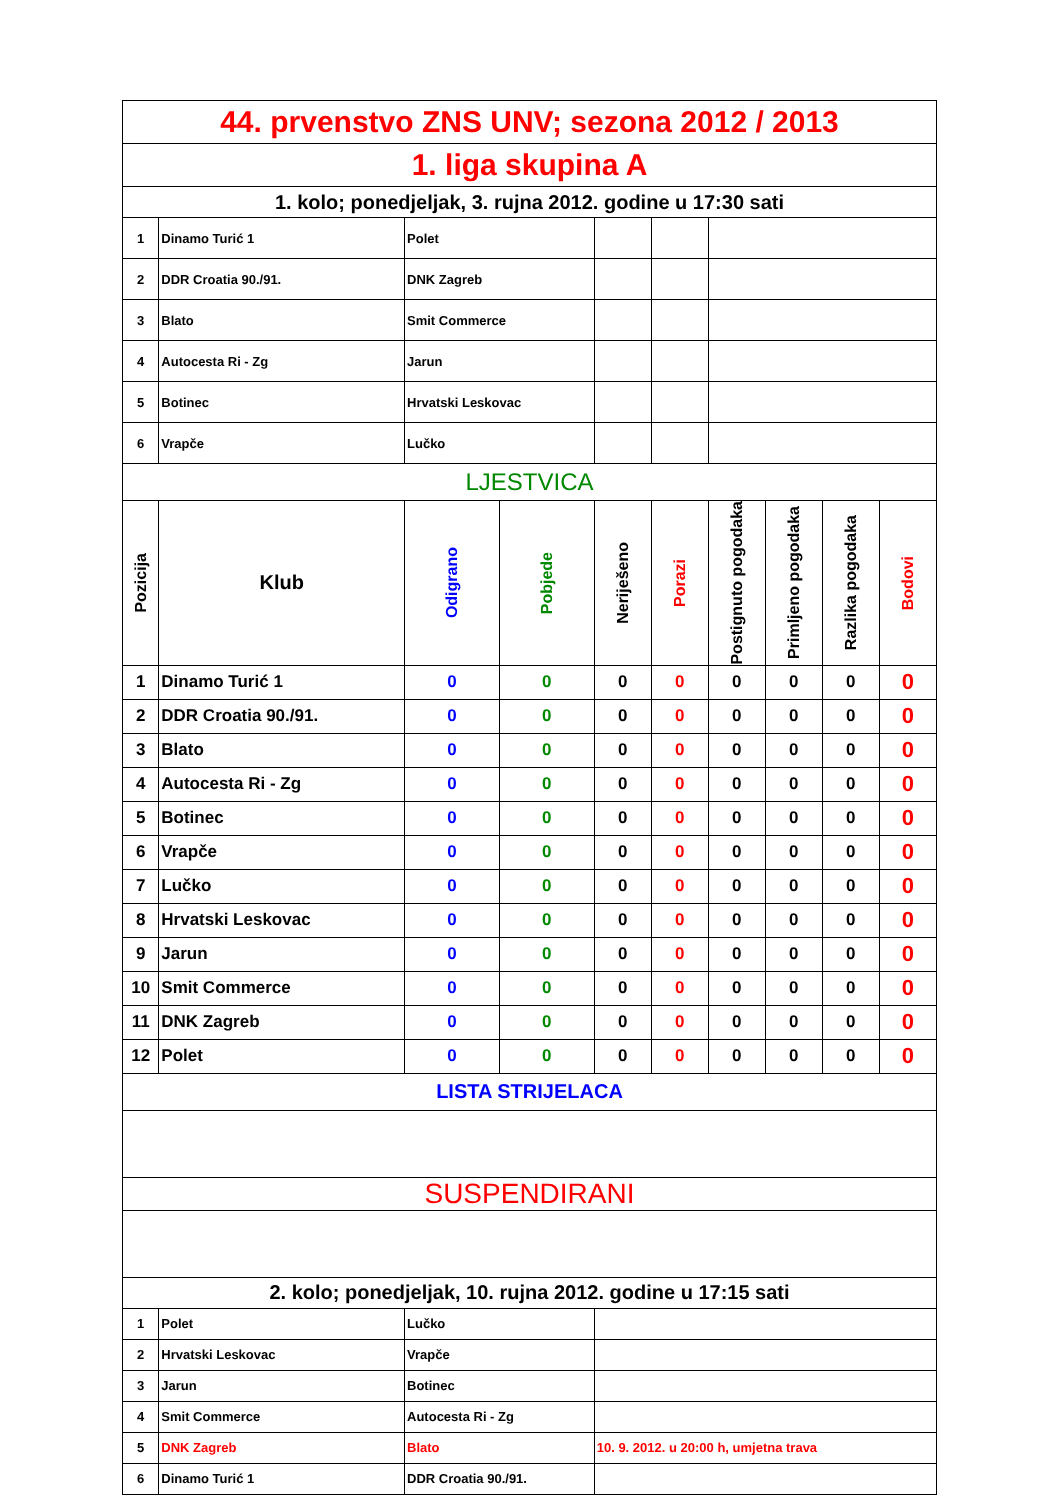| 44. prvenstvo ZNS UNV; sezona 2012 / 2013 | | | | | | | | | |
| 1. liga skupina A | | | | | | | | | |
| 1. kolo; ponedjeljak, 3. rujna 2012. godine u 17:30 sati | | | | | | | | | |
| 1 | Dinamo Turić 1 | Polet | | | | | | | |
| 2 | DDR Croatia 90./91. | DNK Zagreb | | | | | | | |
| 3 | Blato | Smit Commerce | | | | | | | |
| 4 | Autocesta Ri - Zg | Jarun | | | | | | | |
| 5 | Botinec | Hrvatski Leskovac | | | | | | | |
| 6 | Vrapče | Lučko | | | | | | | |
| LJESTVICA | | | | | | | | | |
| Pozicija | Klub | Odigrano | Pobjede | Neriješeno | Porazi | Postignuto pogodaka | Primljeno pogodaka | Razlika pogodaka | Bodovi |
| 1 | Dinamo Turić 1 | 0 | 0 | 0 | 0 | 0 | 0 | 0 | 0 |
| 2 | DDR Croatia 90./91. | 0 | 0 | 0 | 0 | 0 | 0 | 0 | 0 |
| 3 | Blato | 0 | 0 | 0 | 0 | 0 | 0 | 0 | 0 |
| 4 | Autocesta Ri - Zg | 0 | 0 | 0 | 0 | 0 | 0 | 0 | 0 |
| 5 | Botinec | 0 | 0 | 0 | 0 | 0 | 0 | 0 | 0 |
| 6 | Vrapče | 0 | 0 | 0 | 0 | 0 | 0 | 0 | 0 |
| 7 | Lučko | 0 | 0 | 0 | 0 | 0 | 0 | 0 | 0 |
| 8 | Hrvatski Leskovac | 0 | 0 | 0 | 0 | 0 | 0 | 0 | 0 |
| 9 | Jarun | 0 | 0 | 0 | 0 | 0 | 0 | 0 | 0 |
| 10 | Smit Commerce | 0 | 0 | 0 | 0 | 0 | 0 | 0 | 0 |
| 11 | DNK Zagreb | 0 | 0 | 0 | 0 | 0 | 0 | 0 | 0 |
| 12 | Polet | 0 | 0 | 0 | 0 | 0 | 0 | 0 | 0 |
| LISTA STRIJELACA | | | | | | | | | |
| SUSPENDIRANI | | | | | | | | | |
| 2. kolo; ponedjeljak, 10. rujna 2012. godine u 17:15 sati | | | | | | | | | |
| 1 | Polet | Lučko | | | | | | | |
| 2 | Hrvatski Leskovac | Vrapče | | | | | | | |
| 3 | Jarun | Botinec | | | | | | | |
| 4 | Smit Commerce | Autocesta Ri - Zg | | | | | | | |
| 5 | DNK Zagreb | Blato | | 10. 9. 2012. u 20:00 h, umjetna trava | | | | | |
| 6 | Dinamo Turić 1 | DDR Croatia 90./91. | | | | | | | |